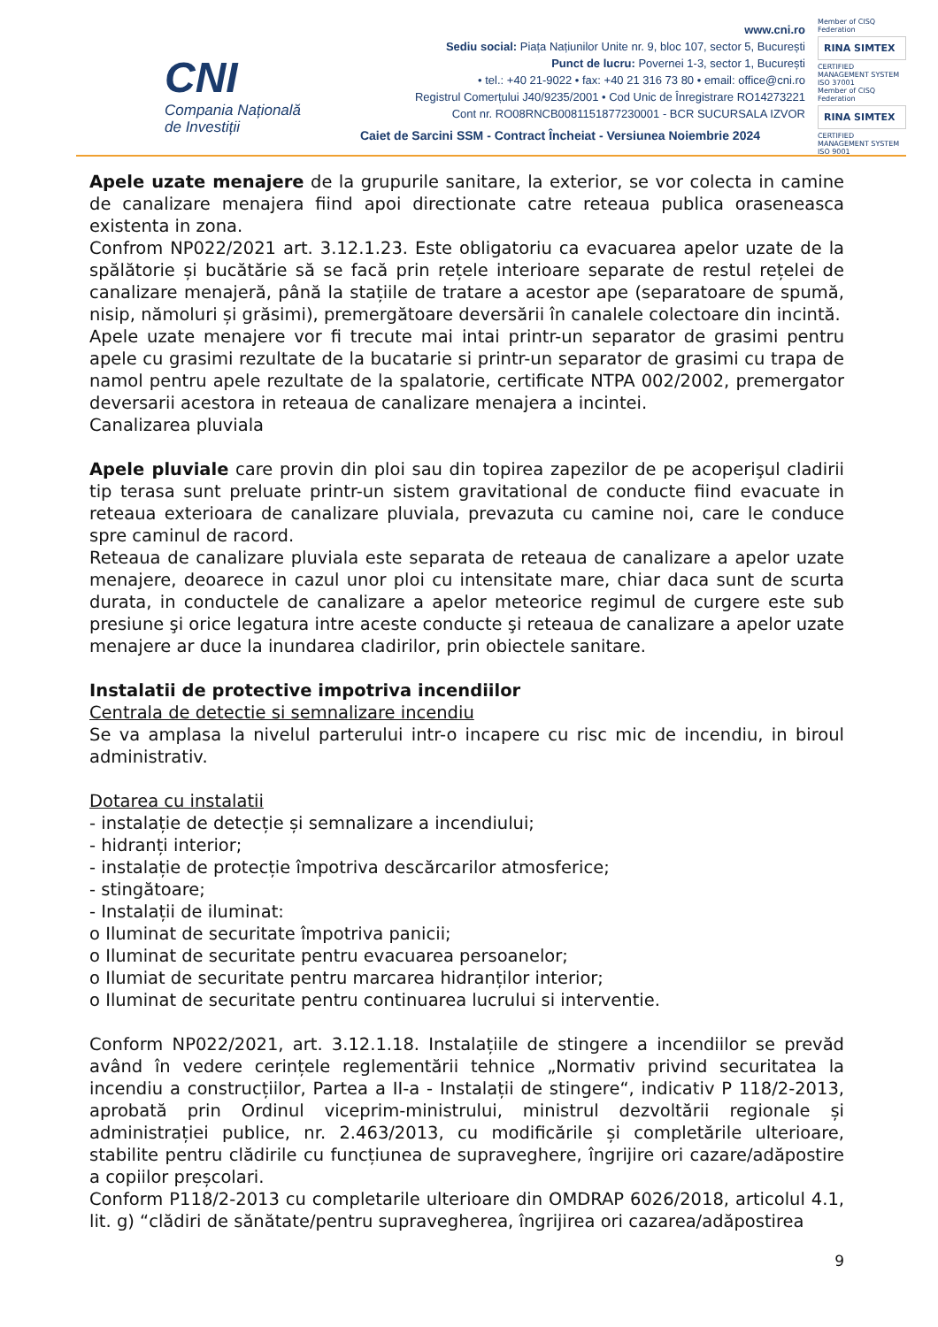CNI
Compania Națională
de Investiții
www.cni.ro
Sediu social: Piața Națiunilor Unite nr. 9, bloc 107, sector 5, București
Punct de lucru: Povernei 1-3, sector 1, București
• tel.: +40 21-9022 • fax: +40 21 316 73 80 • email: office@cni.ro
Registrul Comerțului J40/9235/2001 • Cod Unic de Înregistrare RO14273221
Cont nr. RO08RNCB0081151877230001 - BCR SUCURSALA IZVOR
Caiet de Sarcini SSM - Contract Încheiat - Versiunea Noiembrie 2024
Member of CISQ Federation
RINA SIMTEX
CERTIFIED MANAGEMENT SYSTEM ISO 37001
Member of CISQ Federation
RINA SIMTEX
CERTIFIED MANAGEMENT SYSTEM ISO 9001
Apele uzate menajere de la grupurile sanitare, la exterior, se vor colecta in camine de canalizare menajera fiind apoi directionate catre reteaua publica oraseneasca existenta in zona.
Confrom NP022/2021 art. 3.12.1.23. Este obligatoriu ca evacuarea apelor uzate de la spălătorie și bucătărie să se facă prin rețele interioare separate de restul rețelei de canalizare menajeră, până la stațiile de tratare a acestor ape (separatoare de spumă, nisip, nămoluri și grăsimi), premergătoare deversării în canalele colectoare din incintă.
Apele uzate menajere vor fi trecute mai intai printr-un separator de grasimi pentru apele cu grasimi rezultate de la bucatarie si printr-un separator de grasimi cu trapa de namol pentru apele rezultate de la spalatorie, certificate NTPA 002/2002, premergator deversarii acestora in reteaua de canalizare menajera a incintei.
Canalizarea pluviala
Apele pluviale care provin din ploi sau din topirea zapezilor de pe acoperişul cladirii tip terasa sunt preluate printr-un sistem gravitational de conducte fiind evacuate in reteaua exterioara de canalizare pluviala, prevazuta cu camine noi, care le conduce spre caminul de racord.
Reteaua de canalizare pluviala este separata de reteaua de canalizare a apelor uzate menajere, deoarece in cazul unor ploi cu intensitate mare, chiar daca sunt de scurta durata, in conductele de canalizare a apelor meteorice regimul de curgere este sub presiune şi orice legatura intre aceste conducte şi reteaua de canalizare a apelor uzate menajere ar duce la inundarea cladirilor, prin obiectele sanitare.
Instalatii de protective impotriva incendiilor
Centrala de detectie si semnalizare incendiu
Se va amplasa la nivelul parterului intr-o incapere cu risc mic de incendiu, in biroul administrativ.
Dotarea cu instalatii
- instalație de detecție și semnalizare a incendiului;
- hidranți interior;
- instalație de protecție împotriva descărcarilor atmosferice;
- stingătoare;
- Instalații de iluminat:
o Iluminat de securitate împotriva panicii;
o Iluminat de securitate pentru evacuarea persoanelor;
o Ilumiat de securitate pentru marcarea hidranților interior;
o Iluminat de securitate pentru continuarea lucrului si interventie.
Conform NP022/2021, art. 3.12.1.18. Instalațiile de stingere a incendiilor se prevăd având în vedere cerințele reglementării tehnice „Normativ privind securitatea la incendiu a construcțiilor, Partea a II-a - Instalații de stingere“, indicativ P 118/2-2013, aprobată prin Ordinul viceprim-ministrului, ministrul dezvoltării regionale și administrației publice, nr. 2.463/2013, cu modificările și completările ulterioare, stabilite pentru clădirile cu funcțiunea de supraveghere, îngrijire ori cazare/adăpostire a copiilor preșcolari.
Conform P118/2-2013 cu completarile ulterioare din OMDRAP 6026/2018, articolul 4.1, lit. g) “clădiri de sănătate/pentru supravegherea, îngrijirea ori cazarea/adăpostirea
9